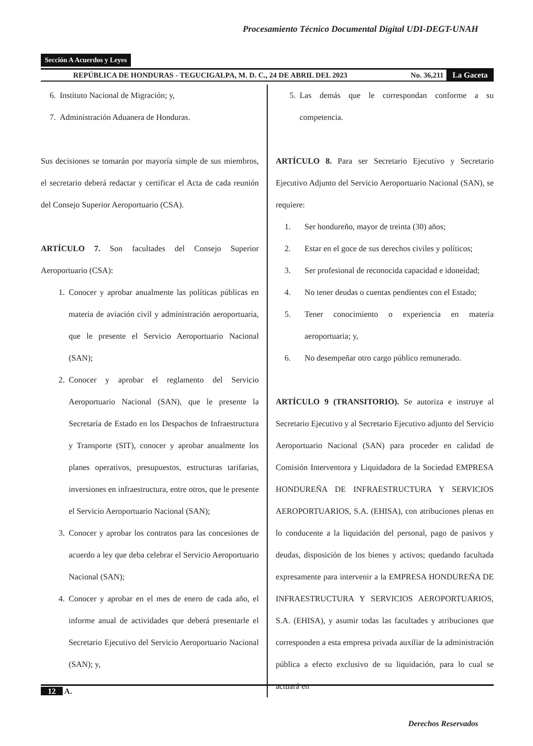Procesamiento Técnico Documental Digital UDI-DEGT-UNAH
Sección A Acuerdos y Leyes
REPÚBLICA DE HONDURAS - TEGUCIGALPA, M. D. C., 24 DE ABRIL DEL 2023 No. 36,211 La Gaceta
6. Instituto Nacional de Migración; y,
7. Administración Aduanera de Honduras.
Sus decisiones se tomarán por mayoría simple de sus miembros, el secretario deberá redactar y certificar el Acta de cada reunión del Consejo Superior Aeroportuario (CSA).
ARTÍCULO 7. Son facultades del Consejo Superior Aeroportuario (CSA):
1. Conocer y aprobar anualmente las políticas públicas en materia de aviación civil y administración aeroportuaria, que le presente el Servicio Aeroportuario Nacional (SAN);
2. Conocer y aprobar el reglamento del Servicio Aeroportuario Nacional (SAN), que le presente la Secretaría de Estado en los Despachos de Infraestructura y Transporte (SIT), conocer y aprobar anualmente los planes operativos, presupuestos, estructuras tarifarias, inversiones en infraestructura, entre otros, que le presente el Servicio Aeroportuario Nacional (SAN);
3. Conocer y aprobar los contratos para las concesiones de acuerdo a ley que deba celebrar el Servicio Aeroportuario Nacional (SAN);
4. Conocer y aprobar en el mes de enero de cada año, el informe anual de actividades que deberá presentarle el Secretario Ejecutivo del Servicio Aeroportuario Nacional (SAN); y,
5. Las demás que le correspondan conforme a su competencia.
ARTÍCULO 8. Para ser Secretario Ejecutivo y Secretario Ejecutivo Adjunto del Servicio Aeroportuario Nacional (SAN), se requiere:
1. Ser hondureño, mayor de treinta (30) años;
2. Estar en el goce de sus derechos civiles y políticos;
3. Ser profesional de reconocida capacidad e idoneidad;
4. No tener deudas o cuentas pendientes con el Estado;
5. Tener conocimiento o experiencia en materia aeroportuaria; y,
6. No desempeñar otro cargo público remunerado.
ARTÍCULO 9 (TRANSITORIO). Se autoriza e instruye al Secretario Ejecutivo y al Secretario Ejecutivo adjunto del Servicio Aeroportuario Nacional (SAN) para proceder en calidad de Comisión Interventora y Liquidadora de la Sociedad EMPRESA HONDUREÑA DE INFRAESTRUCTURA Y SERVICIOS AEROPORTUARIOS, S.A. (EHISA), con atribuciones plenas en lo conducente a la liquidación del personal, pago de pasivos y deudas, disposición de los bienes y activos; quedando facultada expresamente para intervenir a la EMPRESA HONDUREÑA DE INFRAESTRUCTURA Y SERVICIOS AEROPORTUARIOS, S.A. (EHISA), y asumir todas las facultades y atribuciones que corresponden a esta empresa privada auxiliar de la administración pública a efecto exclusivo de su liquidación, para lo cual se actuará en
12 A.
Derechos Reservados